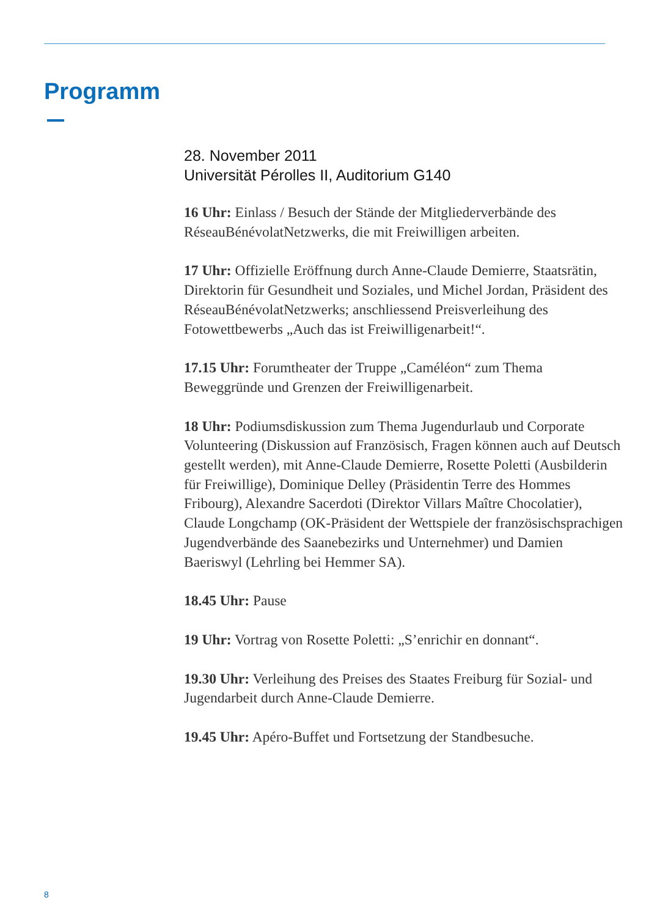Programm
28. November 2011
Universität Pérolles II, Auditorium G140
16 Uhr: Einlass / Besuch der Stände der Mitgliederverbände des RéseauBénévolatNetzwerks, die mit Freiwilligen arbeiten.
17 Uhr: Offizielle Eröffnung durch Anne-Claude Demierre, Staatsrätin, Direktorin für Gesundheit und Soziales, und Michel Jordan, Präsident des RéseauBénévolatNetzwerks; anschliessend Preisverleihung des Fotowettbewerbs „Auch das ist Freiwilligenarbeit!“.
17.15 Uhr: Forumtheater der Truppe „Caméléon“ zum Thema Beweggründe und Grenzen der Freiwilligenarbeit.
18 Uhr: Podiumsdiskussion zum Thema Jugendurlaub und Corporate Volunteering (Diskussion auf Französisch, Fragen können auch auf Deutsch gestellt werden), mit Anne-Claude Demierre, Rosette Poletti (Ausbilderin für Freiwillige), Dominique Delley (Präsidentin Terre des Hommes Fribourg), Alexandre Sacerdoti (Direktor Villars Maître Chocolatier), Claude Longchamp (OK-Präsident der Wettspiele der französischsprachigen Jugendverbände des Saanebezirks und Unternehmer) und Damien Baeriswyl (Lehrling bei Hemmer SA).
18.45 Uhr: Pause
19 Uhr: Vortrag von Rosette Poletti: „S’enrichir en donnant“.
19.30 Uhr: Verleihung des Preises des Staates Freiburg für Sozial- und Jugendarbeit durch Anne-Claude Demierre.
19.45 Uhr: Apéro-Buffet und Fortsetzung der Standbesuche.
8